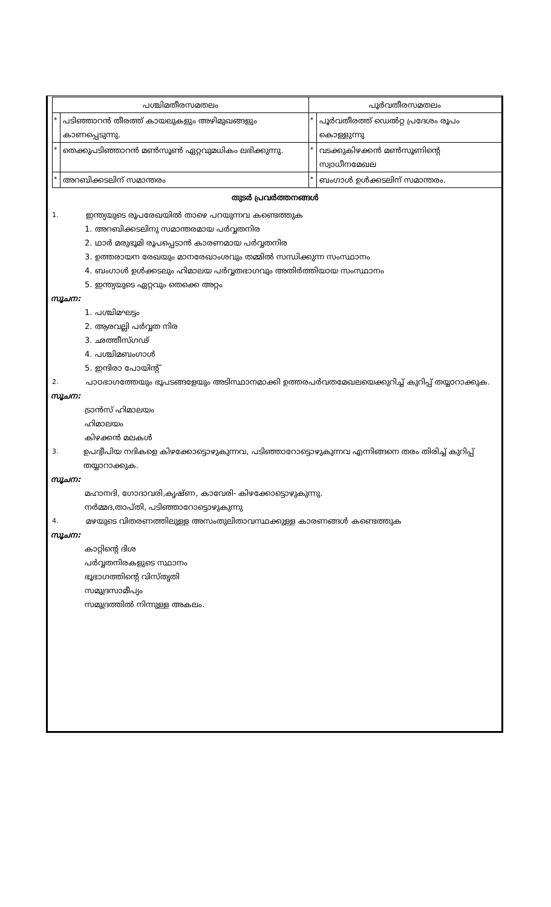| പശ്ചിമതീരസമതലം | | പൂർവതീരസമതലം | |
| --- | --- | --- | --- |
| * | പടിഞ്ഞാറൻ തീരത്ത് കായലുകളും അഴിമുഖങ്ങളും കാണപ്പെടുന്നു. | * | പൂർവതീരത്ത് ഡെൽറ്റ പ്രദേശം രൂപം കൊള്ളുന്നു |
| * | തെക്കുപടിഞ്ഞാറൻ മൺസൂൺ ഏറ്റവുമധികം ലഭിക്കുന്നു. | * | വടക്കുകിഴക്കൻ മൺസൂണിന്റെ സ്വാധീനമേഖല |
| * | അറബിക്കടലിന് സമാന്തരം | * | ബംഗാൾ ഉൾക്കടലിന് സമാന്തരം. |
തുടർ പ്രവർത്തനങ്ങൾ
1. ഇന്ത്യയുടെ രൂപരേഖയിൽ താഴെ പറയുന്നവ കണ്ടെത്തുക
1. അറബിക്കടലിനു സമാന്തരമായ പർവ്വതനിര
2. ഥാർ മരുഭൂമി രൂപപ്പെടാൻ കാരണമായ പർവ്വതനിര
3. ഉത്തരായന രേഖയും മാനരേഖാംശവും തമ്മിൽ സന്ധിക്കുന്ന സംസ്ഥാനം
4. ബംഗാൾ ഉൾക്കടലും ഹിമാലയ പർവ്വതഭാഗവും അതിർത്തിയായ സംസ്ഥാനം
5. ഇന്ത്യയുടെ ഏറ്റവും തെക്കെ അറ്റം
സൂചന:
1. പശ്ചിമഘട്ടം
2. ആരവല്ലി പർവ്വത നിര
3. ഛത്തീസ്ഗഢ്
4. പശ്ചിമബംഗാൾ
5. ഇന്ദിരാ പോയിന്റ്
2. പാഠഭാഗത്തേയും ഭൂപടങ്ങളേയും അടിസ്ഥാനമാക്കി ഉത്തരപർവതമേഖലയെക്കുറിച്ച് കുറിപ്പ് തയ്യാറാക്കുക.
സൂചന:
ട്രാൻസ് ഹിമാലയം
ഹിമാലയം
കിഴക്കൻ മലകൾ
3. ഉപദ്വീപിയ നദികളെ കിഴക്കോട്ടൊഴുകുന്നവ, പടിഞ്ഞാറോട്ടൊഴുകുന്നവ എന്നിങ്ങനെ തരം തിരിച്ച് കുറിപ്പ് തയ്യാറാക്കുക.
സൂചന:
മഹാനദി, ഗോദാവരി,കൃഷ്ണ, കാവേരി- കിഴക്കോട്ടൊഴുകുന്നു.
നർമ്മദ,താപ്തി, പടിഞ്ഞാറോട്ടൊഴുകുന്നു
4. മഴയുടെ വിതരണത്തിലുള്ള അസംതുലിതാവസ്ഥക്കുള്ള കാരണങ്ങൾ കണ്ടെത്തുക
സൂചന:
കാറ്റിന്റെ ദിശ
പർവ്വതനിരകളുടെ സ്ഥാനം
ഭൂഭാഗത്തിന്റെ വിസ്തൃതി
സമുദ്രസാമീപ്യം
സമുദ്രത്തിൽ നിന്നുള്ള അകലം.